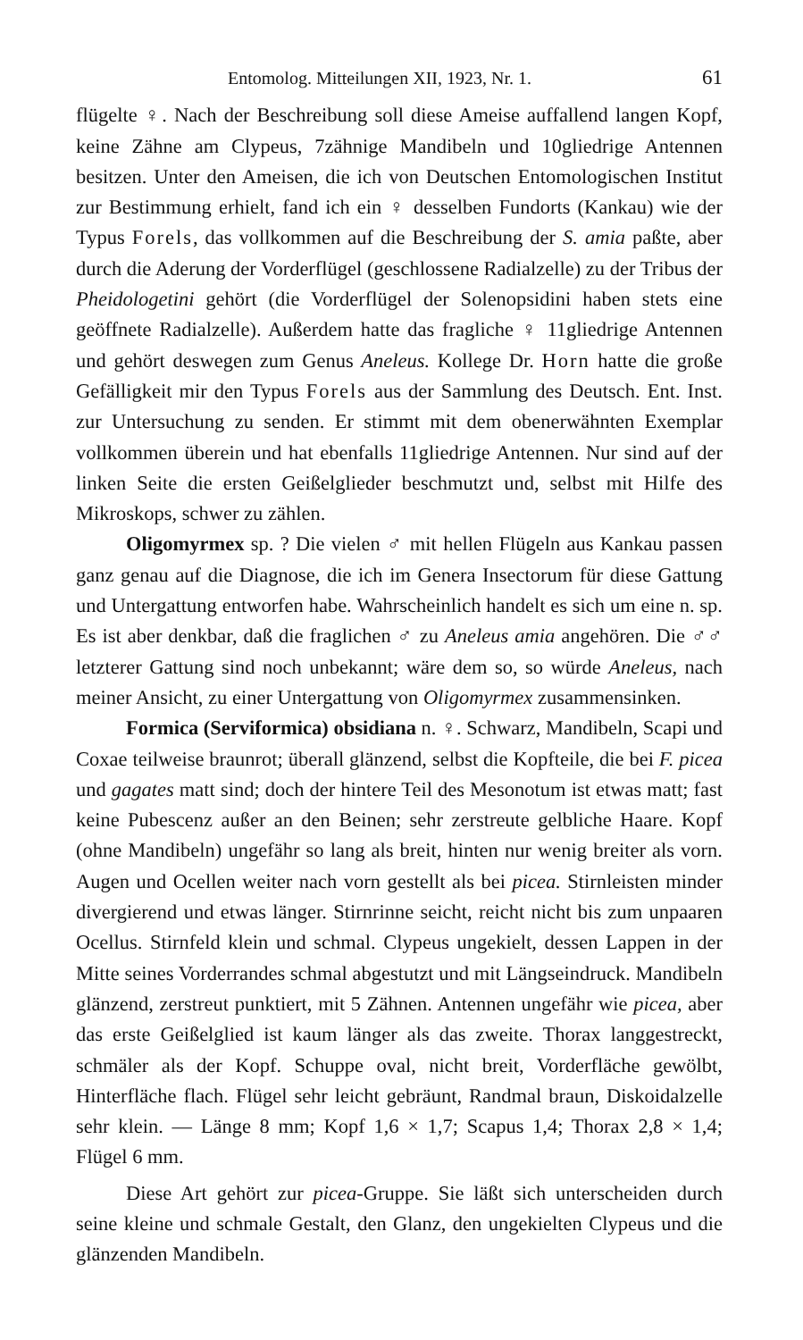Entomolog. Mitteilungen XII, 1923, Nr. 1. 61
flügelte ♀. Nach der Beschreibung soll diese Ameise auffallend langen Kopf, keine Zähne am Clypeus, 7zähnige Mandibeln und 10gliedrige Antennen besitzen. Unter den Ameisen, die ich von Deutschen Entomologischen Institut zur Bestimmung erhielt, fand ich ein ♀ desselben Fundorts (Kankau) wie der Typus Forels, das vollkommen auf die Beschreibung der S. amia paßte, aber durch die Aderung der Vorderflügel (geschlossene Radialzelle) zu der Tribus der Pheidologetini gehört (die Vorderflügel der Solenopsidini haben stets eine geöffnete Radialzelle). Außerdem hatte das fragliche ♀ 11gliedrige Antennen und gehört deswegen zum Genus Aneleus. Kollege Dr. Horn hatte die große Gefälligkeit mir den Typus Forels aus der Sammlung des Deutsch. Ent. Inst. zur Untersuchung zu senden. Er stimmt mit dem obenerwähnten Exemplar vollkommen überein und hat ebenfalls 11gliedrige Antennen. Nur sind auf der linken Seite die ersten Geißelglieder beschmutzt und, selbst mit Hilfe des Mikroskops, schwer zu zählen.
Oligomyrmex sp. ? Die vielen ♂ mit hellen Flügeln aus Kankau passen ganz genau auf die Diagnose, die ich im Genera Insectorum für diese Gattung und Untergattung entworfen habe. Wahrscheinlich handelt es sich um eine n. sp. Es ist aber denkbar, daß die fraglichen ♂ zu Aneleus amia angehören. Die ♂♂ letzterer Gattung sind noch unbekannt; wäre dem so, so würde Aneleus, nach meiner Ansicht, zu einer Untergattung von Oligomyrmex zusammensinken.
Formica (Serviformica) obsidiana n. ♀. Schwarz, Mandibeln, Scapi und Coxae teilweise braunrot; überall glänzend, selbst die Kopfteile, die bei F. picea und gagates matt sind; doch der hintere Teil des Mesonotum ist etwas matt; fast keine Pubescenz außer an den Beinen; sehr zerstreute gelbliche Haare. Kopf (ohne Mandibeln) ungefähr so lang als breit, hinten nur wenig breiter als vorn. Augen und Ocellen weiter nach vorn gestellt als bei picea. Stirnleisten minder divergierend und etwas länger. Stirnrinne seicht, reicht nicht bis zum unpaaren Ocellus. Stirnfeld klein und schmal. Clypeus ungekielt, dessen Lappen in der Mitte seines Vorderrandes schmal abgestutzt und mit Längseindruck. Mandibeln glänzend, zerstreut punktiert, mit 5 Zähnen. Antennen ungefähr wie picea, aber das erste Geißelglied ist kaum länger als das zweite. Thorax langgestreckt, schmäler als der Kopf. Schuppe oval, nicht breit, Vorderfläche gewölbt, Hinterfläche flach. Flügel sehr leicht gebräunt, Randmal braun, Diskoidalzelle sehr klein. — Länge 8 mm; Kopf 1,6 × 1,7; Scapus 1,4; Thorax 2,8 × 1,4; Flügel 6 mm.
Diese Art gehört zur picea-Gruppe. Sie läßt sich unterscheiden durch seine kleine und schmale Gestalt, den Glanz, den ungekielten Clypeus und die glänzenden Mandibeln.